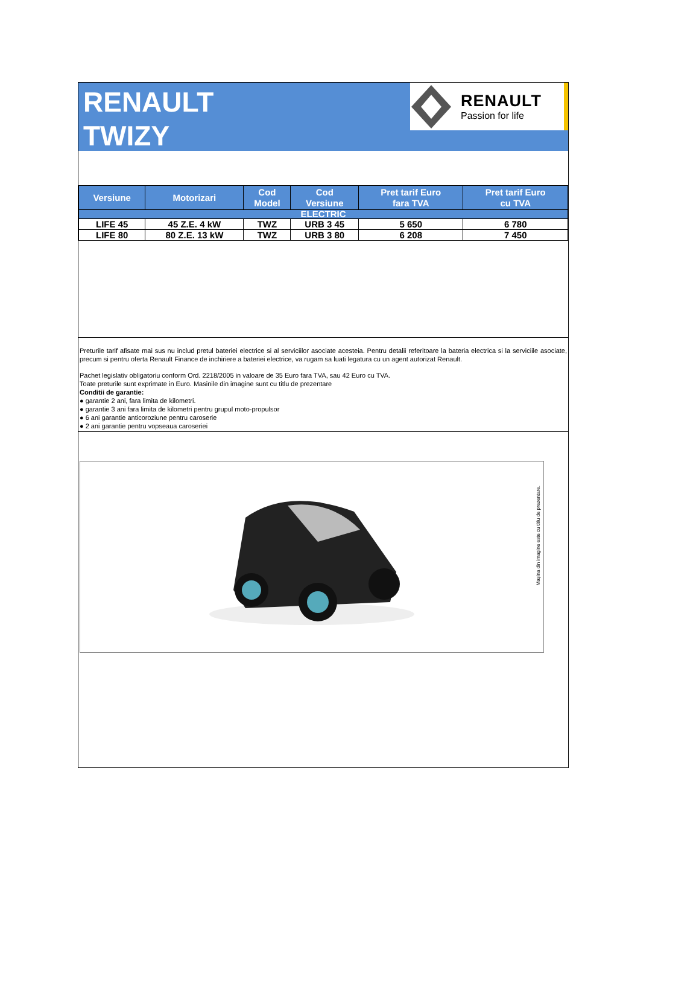RENAULT
TWIZY
RENAULT
Passion for life
| Versiune | Motorizari | Cod Model | Cod Versiune | Pret tarif Euro fara TVA | Pret tarif Euro cu TVA |
| --- | --- | --- | --- | --- | --- |
| ELECTRIC | | | | | |
| LIFE 45 | 45 Z.E. 4 kW | TWZ | URB 3 45 | 5 650 | 6 780 |
| LIFE 80 | 80 Z.E. 13 kW | TWZ | URB 3 80 | 6 208 | 7 450 |
Preturile tarif afisate mai sus nu includ pretul bateriei electrice si al serviciilor asociate acesteia. Pentru detalii referitoare la bateria electrica si la serviciile asociate, precum si pentru oferta Renault Finance de inchiriere a bateriei electrice, va rugam sa luati legatura cu un agent autorizat Renault.
Pachet legislativ obligatoriu conform Ord. 2218/2005 in valoare de 35 Euro fara TVA, sau 42 Euro cu TVA.
Toate preturile sunt exprimate in Euro. Masinile din imagine sunt cu titlu de prezentare
Conditii de garantie:
● garantie 2 ani, fara limita de kilometri.
● garantie 3 ani fara limita de kilometri pentru grupul moto-propulsor
● 6 ani garantie anticoroziune pentru caroserie
● 2 ani garantie pentru vopseaua caroseriei
Mașina din imagine este cu titlu de prezentare.